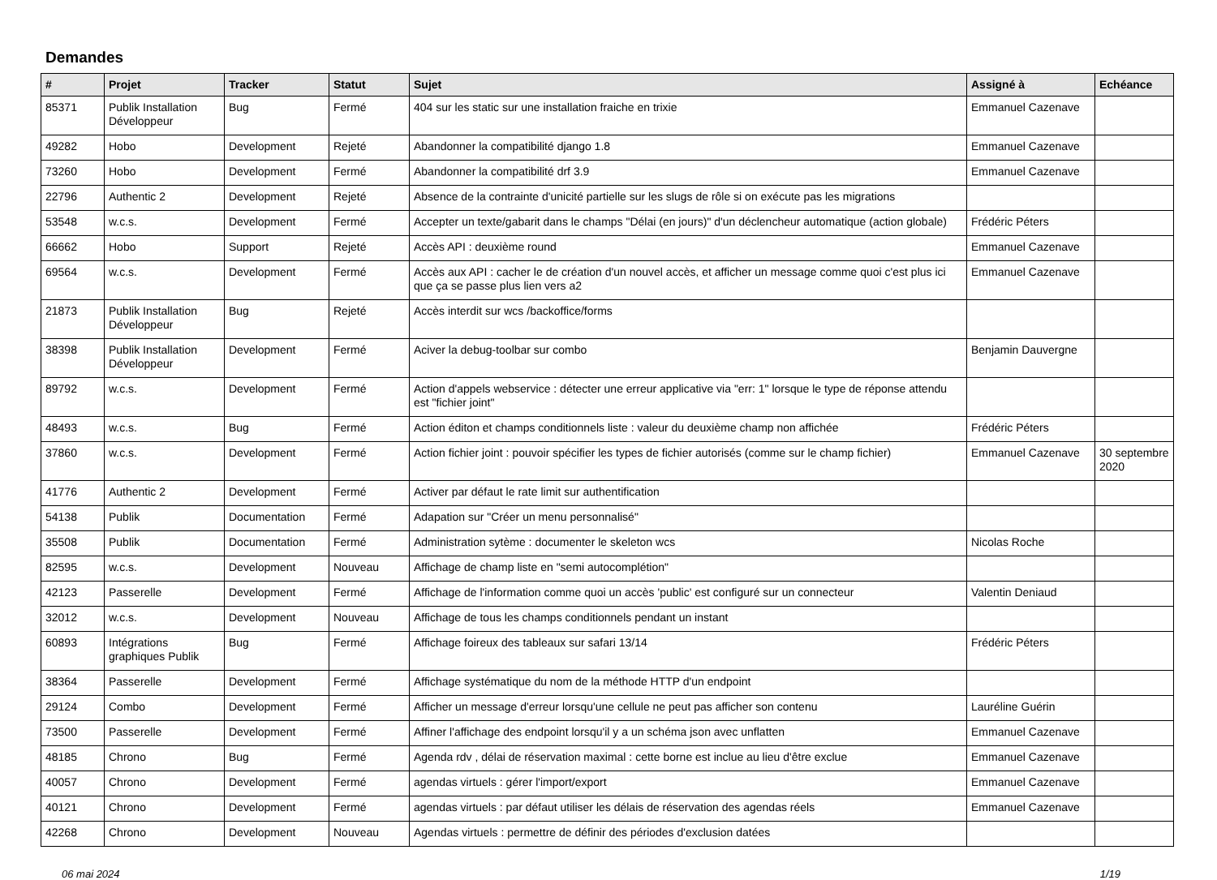Demandes
| # | Projet | Tracker | Statut | Sujet | Assigné à | Echéance |
| --- | --- | --- | --- | --- | --- | --- |
| 85371 | Publik Installation Développeur | Bug | Fermé | 404 sur les static sur une installation fraiche en trixie | Emmanuel Cazenave | |
| 49282 | Hobo | Development | Rejeté | Abandonner la compatibilité django 1.8 | Emmanuel Cazenave | |
| 73260 | Hobo | Development | Fermé | Abandonner la compatibilité drf 3.9 | Emmanuel Cazenave | |
| 22796 | Authentic 2 | Development | Rejeté | Absence de la contrainte d'unicité partielle sur les slugs de rôle si on exécute pas les migrations | | |
| 53548 | w.c.s. | Development | Fermé | Accepter un texte/gabarit dans le champs "Délai (en jours)" d'un déclencheur automatique (action globale) | Frédéric Péters | |
| 66662 | Hobo | Support | Rejeté | Accès API : deuxième round | Emmanuel Cazenave | |
| 69564 | w.c.s. | Development | Fermé | Accès aux API : cacher le de création d'un nouvel accès, et afficher un message comme quoi c'est plus ici que ça se passe plus lien vers a2 | Emmanuel Cazenave | |
| 21873 | Publik Installation Développeur | Bug | Rejeté | Accès interdit sur wcs /backoffice/forms | | |
| 38398 | Publik Installation Développeur | Development | Fermé | Aciver la debug-toolbar sur combo | Benjamin Dauvergne | |
| 89792 | w.c.s. | Development | Fermé | Action d'appels webservice : détecter une erreur applicative via "err: 1" lorsque le type de réponse attendu est "fichier joint" | | |
| 48493 | w.c.s. | Bug | Fermé | Action éditon et champs conditionnels liste : valeur du deuxième champ non affichée | Frédéric Péters | |
| 37860 | w.c.s. | Development | Fermé | Action fichier joint : pouvoir spécifier les types de fichier autorisés (comme sur le champ fichier) | Emmanuel Cazenave | 30 septembre 2020 |
| 41776 | Authentic 2 | Development | Fermé | Activer par défaut le rate limit sur authentification | | |
| 54138 | Publik | Documentation | Fermé | Adapation sur "Créer un menu personnalisé" | | |
| 35508 | Publik | Documentation | Fermé | Administration sytème : documenter le skeleton wcs | Nicolas Roche | |
| 82595 | w.c.s. | Development | Nouveau | Affichage de champ liste en "semi autocomplétion" | | |
| 42123 | Passerelle | Development | Fermé | Affichage de l'information comme quoi un accès 'public' est configuré sur un connecteur | Valentin Deniaud | |
| 32012 | w.c.s. | Development | Nouveau | Affichage de tous les champs conditionnels pendant un instant | | |
| 60893 | Intégrations graphiques Publik | Bug | Fermé | Affichage foireux des tableaux sur safari 13/14 | Frédéric Péters | |
| 38364 | Passerelle | Development | Fermé | Affichage systématique du nom de la méthode HTTP d'un endpoint | | |
| 29124 | Combo | Development | Fermé | Afficher un message d'erreur lorsqu'une cellule ne peut pas afficher son contenu | Lauréline Guérin | |
| 73500 | Passerelle | Development | Fermé | Affiner l'affichage des endpoint lorsqu'il y a un schéma json avec unflatten | Emmanuel Cazenave | |
| 48185 | Chrono | Bug | Fermé | Agenda rdv , délai de réservation maximal : cette borne est inclue au lieu d'être exclue | Emmanuel Cazenave | |
| 40057 | Chrono | Development | Fermé | agendas virtuels : gérer l'import/export | Emmanuel Cazenave | |
| 40121 | Chrono | Development | Fermé | agendas virtuels : par défaut utiliser les délais de réservation des agendas réels | Emmanuel Cazenave | |
| 42268 | Chrono | Development | Nouveau | Agendas virtuels : permettre de définir des périodes d'exclusion datées | | |
06 mai 2024 1/19